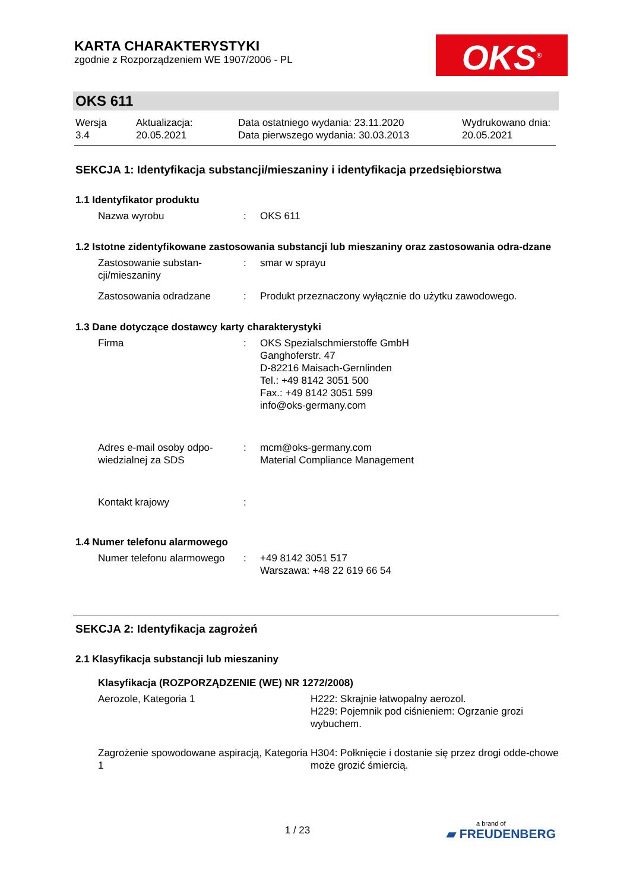KARTA CHARAKTERYSTYKI
zgodnie z Rozporządzeniem WE 1907/2006 - PL
OKS<sup>®</sup>
OKS 611
| Wersja 3.4 | Aktualizacja: 20.05.2021 | Data ostatniego wydania: 23.11.2020 Data pierwszego wydania: 30.03.2013 | Wydrukowano dnia: 20.05.2021 |
SEKCJA 1: Identyfikacja substancji/mieszaniny i identyfikacja przedsiębiorstwa
1.1 Identyfikator produktu
| Nazwa wyrobu | : | OKS 611 |
1.2 Istotne zidentyfikowane zastosowania substancji lub mieszaniny oraz zastosowania odra-dzane
| Zastosowanie substan-cji/mieszaniny | : | smar w sprayu |
| Zastosowania odradzane | : | Produkt przeznaczony wyłącznie do użytku zawodowego. |
1.3 Dane dotyczące dostawcy karty charakterystyki
| Firma | : | OKS Spezialschmierstoffe GmbH Ganghoferstr. 47 D-82216 Maisach-Gernlinden Tel.: +49 8142 3051 500 Fax.: +49 8142 3051 599 info@oks-germany.com |
| Adres e-mail osoby odpo-wiedzialnej za SDS | : | mcm@oks-germany.com Material Compliance Management |
| Kontakt krajowy | : | |
1.4 Numer telefonu alarmowego
| Numer telefonu alarmowego | : | +49 8142 3051 517 Warszawa: +48 22 619 66 54 |
SEKCJA 2: Identyfikacja zagrożeń
2.1 Klasyfikacja substancji lub mieszaniny
Klasyfikacja (ROZPORZĄDZENIE (WE) NR 1272/2008)
| Aerozole, Kategoria 1 | H222: Skrajnie łatwopalny aerozol. H229: Pojemnik pod ciśnieniem: Ogrzanie grozi wybuchem. |
| Zagrożenie spowodowane aspiracją, Kategoria 1 | H304: Połknięcie i dostanie się przez drogi odde-chowe może grozić śmiercią. |
1 / 23
a brand of
▰ FREUDENBERG